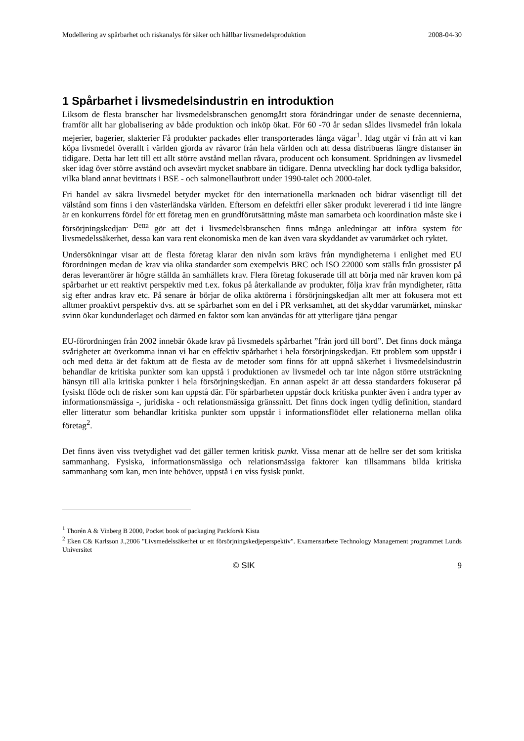Modellering av spårbarhet och riskanalys för säker och hållbar livsmedelsproduktion 2008-04-30
1 Spårbarhet i livsmedelsindustrin en introduktion
Liksom de flesta branscher har livsmedelsbranschen genomgått stora förändringar under de senaste decennierna, framför allt har globalisering av både produktion och inköp ökat. För 60 -70 år sedan såldes livsmedel från lokala mejerier, bagerier, slakterier Få produkter packades eller transporterades långa vägar<sup>1</sup>. Idag utgår vi från att vi kan köpa livsmedel överallt i världen gjorda av råvaror från hela världen och att dessa distribueras längre distanser än tidigare. Detta har lett till ett allt större avstånd mellan råvara, producent och konsument. Spridningen av livsmedel sker idag över större avstånd och avsevärt mycket snabbare än tidigare. Denna utveckling har dock tydliga baksidor, vilka bland annat bevittnats i BSE - och salmonellautbrott under 1990-talet och 2000-talet.
Fri handel av säkra livsmedel betyder mycket för den internationella marknaden och bidrar väsentligt till det välstånd som finns i den västerländska världen. Eftersom en defektfri eller säker produkt levererad i tid inte längre är en konkurrens fördel för ett företag men en grundförutsättning måste man samarbeta och koordination måste ske i försörjningskedjan<sup>. Detta</sup> gör att det i livsmedelsbranschen finns många anledningar att införa system för livsmedelssäkerhet, dessa kan vara rent ekonomiska men de kan även vara skyddandet av varumärket och ryktet.
Undersökningar visar att de flesta företag klarar den nivån som krävs från myndigheterna i enlighet med EU förordningen medan de krav via olika standarder som exempelvis BRC och ISO 22000 som ställs från grossister på deras leverantörer är högre ställda än samhällets krav. Flera företag fokuserade till att börja med när kraven kom på spårbarhet ur ett reaktivt perspektiv med t.ex. fokus på återkallande av produkter, följa krav från myndigheter, rätta sig efter andras krav etc. På senare år börjar de olika aktörerna i försörjningskedjan allt mer att fokusera mot ett alltmer proaktivt perspektiv dvs. att se spårbarhet som en del i PR verksamhet, att det skyddar varumärket, minskar svinn ökar kundunderlaget och därmed en faktor som kan användas för att ytterligare tjäna pengar
EU-förordningen från 2002 innebär ökade krav på livsmedels spårbarhet ”från jord till bord”. Det finns dock många svårigheter att överkomma innan vi har en effektiv spårbarhet i hela försörjningskedjan. Ett problem som uppstår i och med detta är det faktum att de flesta av de metoder som finns för att uppnå säkerhet i livsmedelsindustrin behandlar de kritiska punkter som kan uppstå i produktionen av livsmedel och tar inte någon större utsträckning hänsyn till alla kritiska punkter i hela försörjningskedjan. En annan aspekt är att dessa standarders fokuserar på fysiskt flöde och de risker som kan uppstå där. För spårbarheten uppstår dock kritiska punkter även i andra typer av informationsmässiga -, juridiska - och relationsmässiga gränssnitt. Det finns dock ingen tydlig definition, standard eller litteratur som behandlar kritiska punkter som uppstår i informationsflödet eller relationerna mellan olika företag<sup>2</sup>.
Det finns även viss tvetydighet vad det gäller termen kritisk punkt. Vissa menar att de hellre ser det som kritiska sammanhang. Fysiska, informationsmässiga och relationsmässiga faktorer kan tillsammans bilda kritiska sammanhang som kan, men inte behöver, uppstå i en viss fysisk punkt.
<sup>1</sup> Thorén A & Vinberg B 2000, Pocket book of packaging Packforsk Kista
<sup>2</sup> Eken C& Karlsson J.,2006 "Livsmedelssäkerhet ur ett försörjningskedjeperspektiv". Examensarbete Technology Management programmet Lunds Universitet
© SIK 9